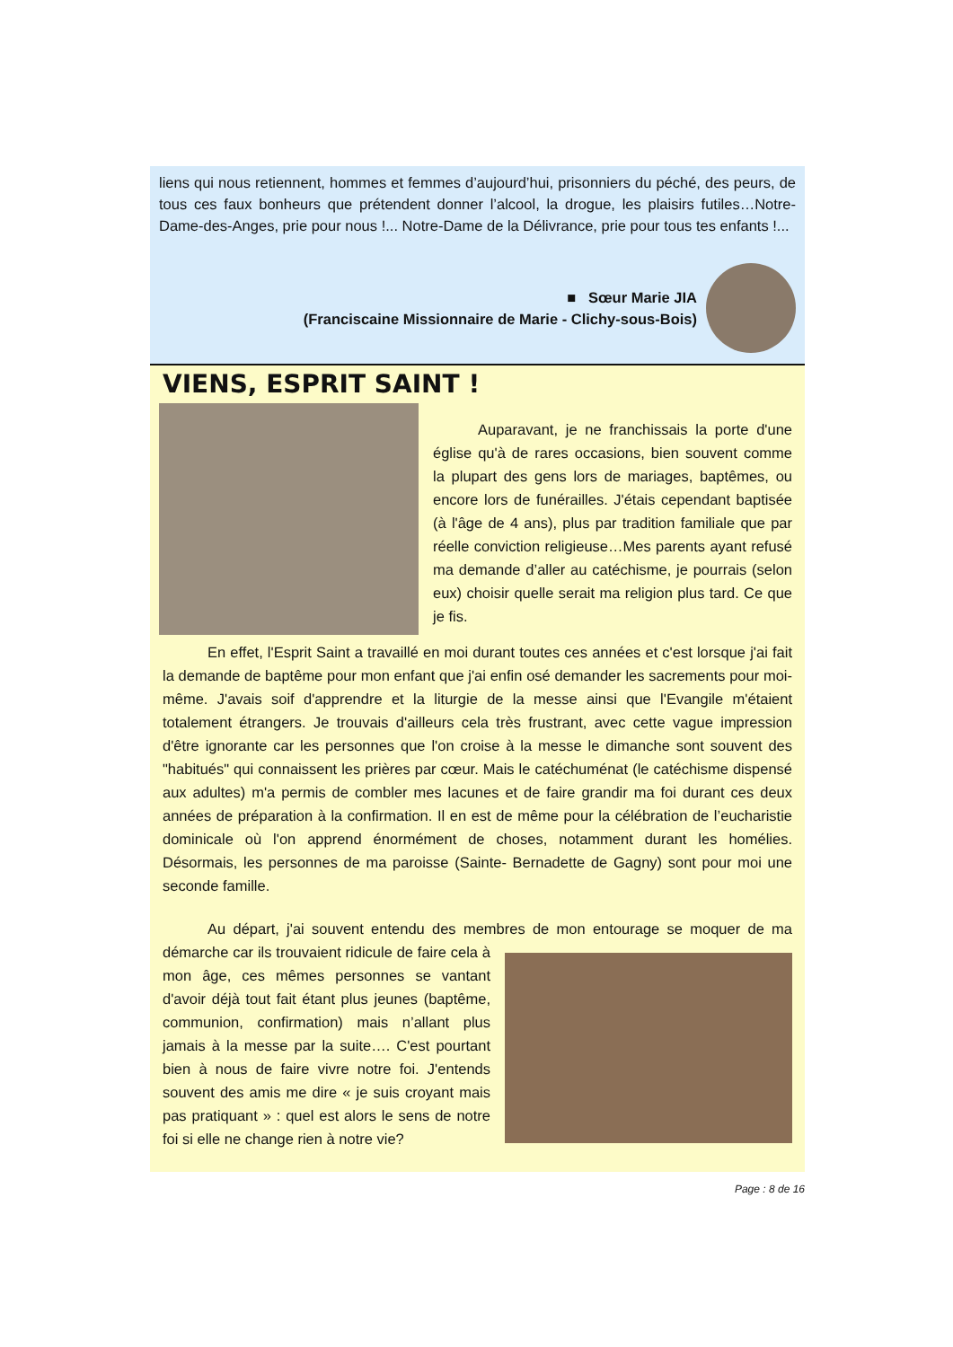liens qui nous retiennent, hommes et femmes d’aujourd’hui, prisonniers du péché, des peurs, de tous ces faux bonheurs que prétendent donner l’alcool, la drogue, les plaisirs futiles…Notre-Dame-des-Anges, prie pour nous !... Notre-Dame de la Délivrance, prie pour tous tes enfants !...
■ Sœur Marie JIA
(Franciscaine Missionnaire de Marie - Clichy-sous-Bois)
VIENS, ESPRIT SAINT !
Auparavant, je ne franchissais la porte d'une église qu'à de rares occasions, bien souvent comme la plupart des gens lors de mariages, baptêmes, ou encore lors de funérailles. J'étais cependant baptisée (à l'âge de 4 ans), plus par tradition familiale que par réelle conviction religieuse…Mes parents ayant refusé ma demande d’aller au catéchisme, je pourrais (selon eux) choisir quelle serait ma religion plus tard. Ce que je fis.
En effet, l'Esprit Saint a travaillé en moi durant toutes ces années et c'est lorsque j'ai fait la demande de baptême pour mon enfant que j'ai enfin osé demander les sacrements pour moi-même. J'avais soif d'apprendre et la liturgie de la messe ainsi que l'Evangile m'étaient totalement étrangers. Je trouvais d'ailleurs cela très frustrant, avec cette vague impression d'être ignorante car les personnes que l'on croise à la messe le dimanche sont souvent des "habitués" qui connaissent les prières par cœur. Mais le catéchuménat (le catéchisme dispensé aux adultes) m'a permis de combler mes lacunes et de faire grandir ma foi durant ces deux années de préparation à la confirmation. Il en est de même pour la célébration de l’eucharistie dominicale où l'on apprend énormément de choses, notamment durant les homélies. Désormais, les personnes de ma paroisse (Sainte- Bernadette de Gagny) sont pour moi une seconde famille.
Au départ, j'ai souvent entendu des membres de mon entourage se moquer de ma démarche car ils trouvaient ridicule de faire cela à mon âge, ces mêmes personnes se vantant d'avoir déjà tout fait étant plus jeunes (baptême, communion, confirmation) mais n’allant plus jamais à la messe par la suite…. C'est pourtant bien à nous de faire vivre notre foi. J'entends souvent des amis me dire « je suis croyant mais pas pratiquant » : quel est alors le sens de notre foi si elle ne change rien à notre vie?
Page : 8 de 16